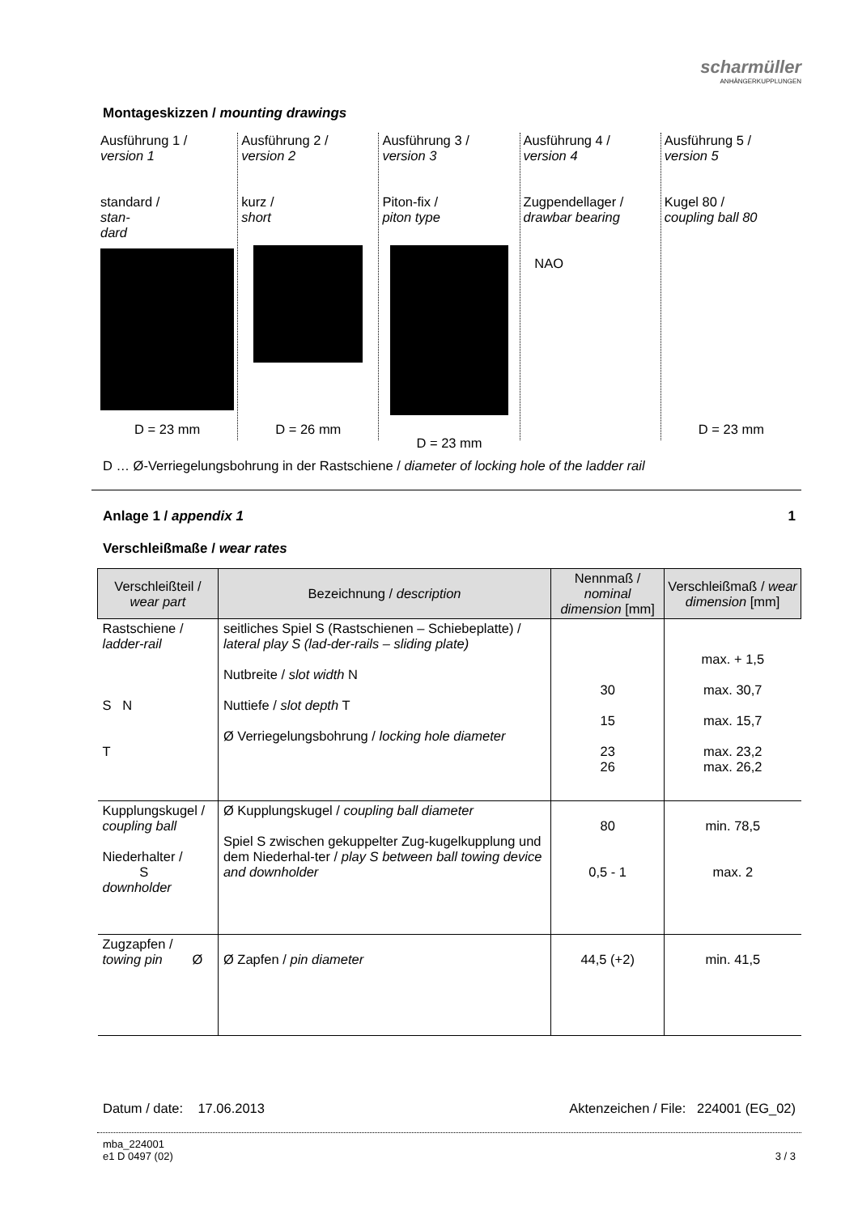scharmüller
ANHÄNGERKUPPLUNGEN
Montageskizzen / mounting drawings
Ausführung 1 /
version 1
standard /
stan-
dard
D = 23 mm
Ausführung 2 /
version 2
kurz /
short
D = 26 mm
Ausführung 3 /
version 3
Piton-fix /
piton type
D = 23 mm
Ausführung 4 /
version 4
Zugpendellager /
drawbar bearing
NAO
Ausführung 5 /
version 5
Kugel 80 /
coupling ball 80
D = 23 mm
D … Ø-Verriegelungsbohrung in der Rastschiene / diameter of locking hole of the ladder rail
Anlage 1 / appendix 1 1
Verschleißmaße / wear rates
| Verschleißteil / wear part | Bezeichnung / description | Nennmaß / nominal dimension [mm] | Verschleißmaß / wear dimension [mm] |
| --- | --- | --- | --- |
| Rastschiene / ladder-rail S N T | seitliches Spiel S (Rastschienen – Schiebeplatte) / lateral play S (lad-der-rails – sliding plate) Nutbreite / slot width N Nuttiefe / slot depth T Ø Verriegelungsbohrung / locking hole diameter | 30 15 23 26 | max. + 1,5 max. 30,7 max. 15,7 max. 23,2 max. 26,2 |
| Kupplungskugel / coupling ball Niederhalter / S downholder | Ø Kupplungskugel / coupling ball diameter Spiel S zwischen gekuppelter Zug-kugelkupplung und dem Niederhal-ter / play S between ball towing device and downholder | 80 0,5 - 1 | min. 78,5 max. 2 |
| Zugzapfen / towing pin Ø | Ø Zapfen / pin diameter | 44,5 (+2) | min. 41,5 |
Datum / date: 17.06.2013 Aktenzeichen / File: 224001 (EG_02)
mba_224001
e1 D 0497 (02) 3 / 3